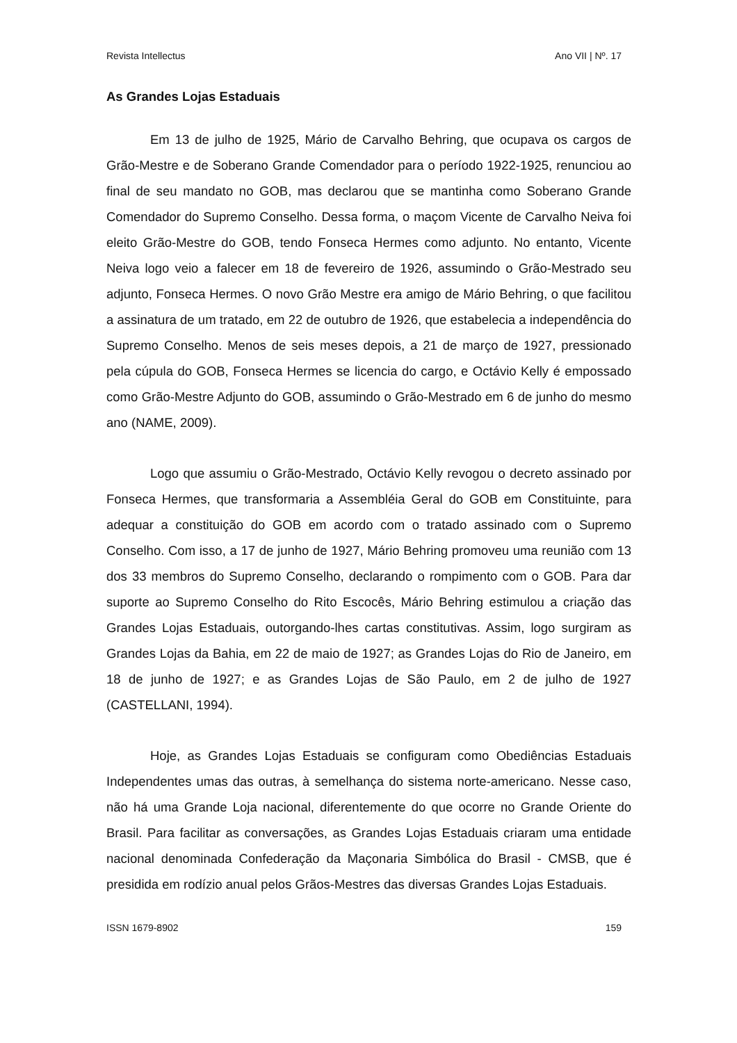Revista Intellectus Ano VII | Nº. 17
As Grandes Lojas Estaduais
Em 13 de julho de 1925, Mário de Carvalho Behring, que ocupava os cargos de Grão-Mestre e de Soberano Grande Comendador para o período 1922-1925, renunciou ao final de seu mandato no GOB, mas declarou que se mantinha como Soberano Grande Comendador do Supremo Conselho. Dessa forma, o maçom Vicente de Carvalho Neiva foi eleito Grão-Mestre do GOB, tendo Fonseca Hermes como adjunto. No entanto, Vicente Neiva logo veio a falecer em 18 de fevereiro de 1926, assumindo o Grão-Mestrado seu adjunto, Fonseca Hermes. O novo Grão Mestre era amigo de Mário Behring, o que facilitou a assinatura de um tratado, em 22 de outubro de 1926, que estabelecia a independência do Supremo Conselho. Menos de seis meses depois, a 21 de março de 1927, pressionado pela cúpula do GOB, Fonseca Hermes se licencia do cargo, e Octávio Kelly é empossado como Grão-Mestre Adjunto do GOB, assumindo o Grão-Mestrado em 6 de junho do mesmo ano (NAME, 2009).
Logo que assumiu o Grão-Mestrado, Octávio Kelly revogou o decreto assinado por Fonseca Hermes, que transformaria a Assembléia Geral do GOB em Constituinte, para adequar a constituição do GOB em acordo com o tratado assinado com o Supremo Conselho. Com isso, a 17 de junho de 1927, Mário Behring promoveu uma reunião com 13 dos 33 membros do Supremo Conselho, declarando o rompimento com o GOB. Para dar suporte ao Supremo Conselho do Rito Escocês, Mário Behring estimulou a criação das Grandes Lojas Estaduais, outorgando-lhes cartas constitutivas. Assim, logo surgiram as Grandes Lojas da Bahia, em 22 de maio de 1927; as Grandes Lojas do Rio de Janeiro, em 18 de junho de 1927; e as Grandes Lojas de São Paulo, em 2 de julho de 1927 (CASTELLANI, 1994).
Hoje, as Grandes Lojas Estaduais se configuram como Obediências Estaduais Independentes umas das outras, à semelhança do sistema norte-americano. Nesse caso, não há uma Grande Loja nacional, diferentemente do que ocorre no Grande Oriente do Brasil. Para facilitar as conversações, as Grandes Lojas Estaduais criaram uma entidade nacional denominada Confederação da Maçonaria Simbólica do Brasil - CMSB, que é presidida em rodízio anual pelos Grãos-Mestres das diversas Grandes Lojas Estaduais.
ISSN 1679-8902 159